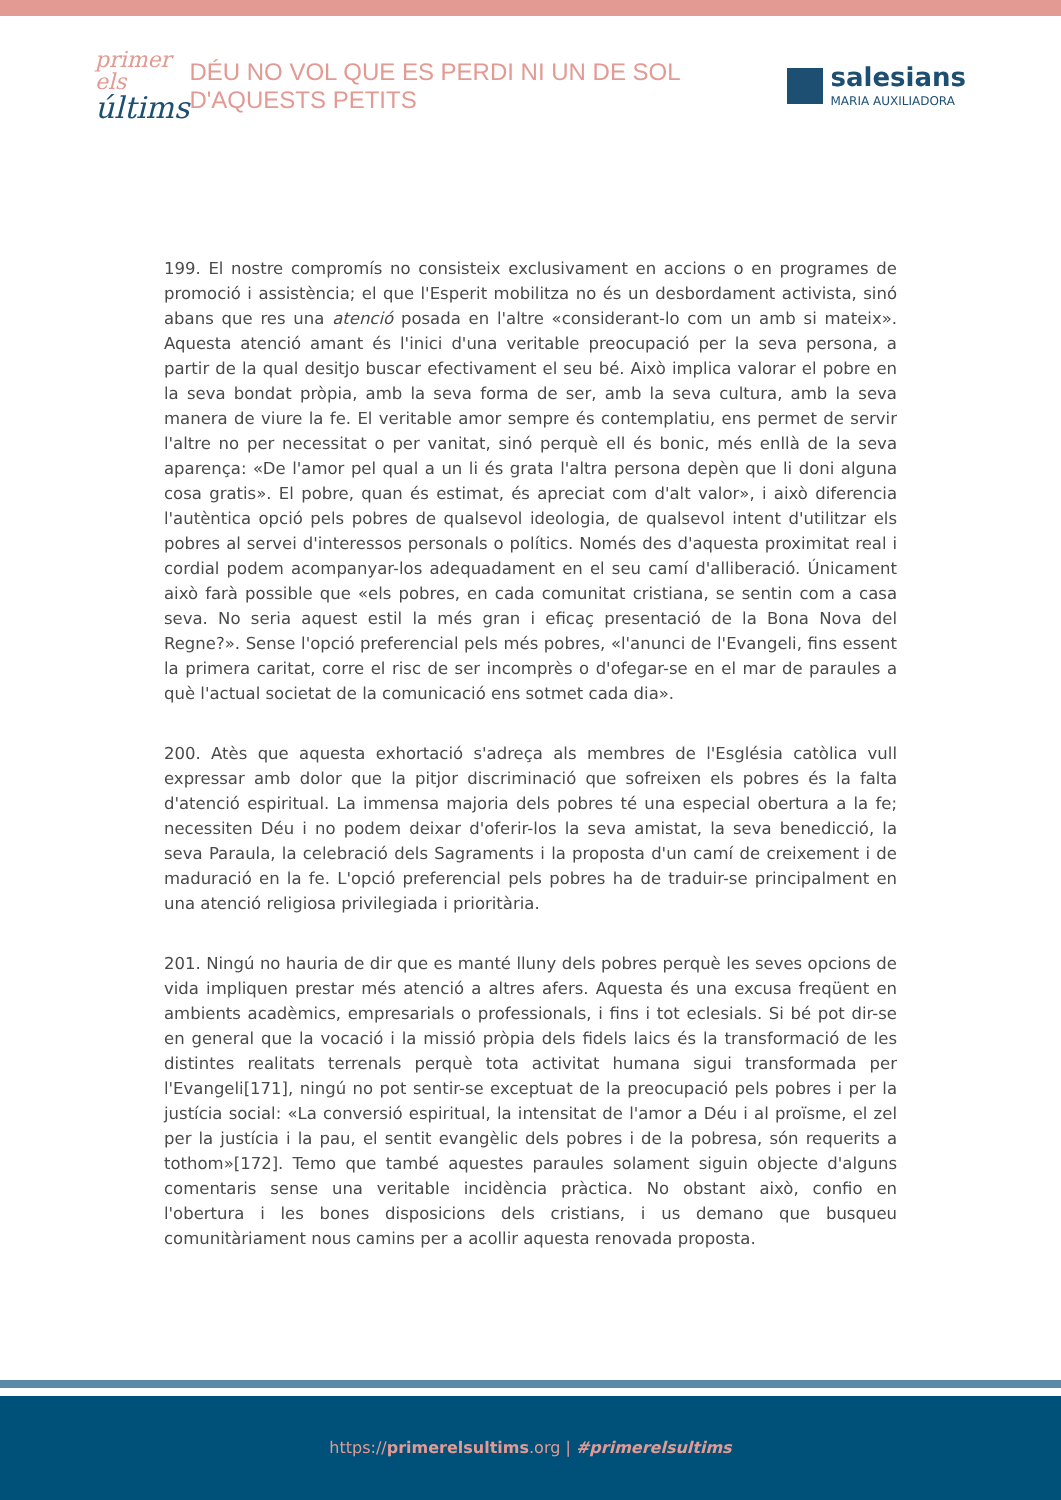primer els
últims
DÉU NO VOL QUE ES PERDI NI UN DE SOL D'AQUESTS PETITS
salesians
MARIA AUXILIADORA
199. El nostre compromís no consisteix exclusivament en accions o en programes de promoció i assistència; el que l'Esperit mobilitza no és un desbordament activista, sinó abans que res una atenció posada en l'altre «considerant-lo com un amb si mateix». Aquesta atenció amant és l'inici d'una veritable preocupació per la seva persona, a partir de la qual desitjo buscar efectivament el seu bé. Això implica valorar el pobre en la seva bondat pròpia, amb la seva forma de ser, amb la seva cultura, amb la seva manera de viure la fe. El veritable amor sempre és contemplatiu, ens permet de servir l'altre no per necessitat o per vanitat, sinó perquè ell és bonic, més enllà de la seva aparença: «De l'amor pel qual a un li és grata l'altra persona depèn que li doni alguna cosa gratis». El pobre, quan és estimat, és apreciat com d'alt valor», i això diferencia l'autèntica opció pels pobres de qualsevol ideologia, de qualsevol intent d'utilitzar els pobres al servei d'interessos personals o polítics. Només des d'aquesta proximitat real i cordial podem acompanyar-los adequadament en el seu camí d'alliberació. Únicament això farà possible que «els pobres, en cada comunitat cristiana, se sentin com a casa seva. No seria aquest estil la més gran i eficaç presentació de la Bona Nova del Regne?». Sense l'opció preferencial pels més pobres, «l'anunci de l'Evangeli, fins essent la primera caritat, corre el risc de ser incomprès o d'ofegar-se en el mar de paraules a què l'actual societat de la comunicació ens sotmet cada dia».
200. Atès que aquesta exhortació s'adreça als membres de l'Església catòlica vull expressar amb dolor que la pitjor discriminació que sofreixen els pobres és la falta d'atenció espiritual. La immensa majoria dels pobres té una especial obertura a la fe; necessiten Déu i no podem deixar d'oferir-los la seva amistat, la seva benedicció, la seva Paraula, la celebració dels Sagraments i la proposta d'un camí de creixement i de maduració en la fe. L'opció preferencial pels pobres ha de traduir-se principalment en una atenció religiosa privilegiada i prioritària.
201. Ningú no hauria de dir que es manté lluny dels pobres perquè les seves opcions de vida impliquen prestar més atenció a altres afers. Aquesta és una excusa freqüent en ambients acadèmics, empresarials o professionals, i fins i tot eclesials. Si bé pot dir-se en general que la vocació i la missió pròpia dels fidels laics és la transformació de les distintes realitats terrenals perquè tota activitat humana sigui transformada per l'Evangeli[171], ningú no pot sentir-se exceptuat de la preocupació pels pobres i per la justícia social: «La conversió espiritual, la intensitat de l'amor a Déu i al proïsme, el zel per la justícia i la pau, el sentit evangèlic dels pobres i de la pobresa, són requerits a tothom»[172]. Temo que també aquestes paraules solament siguin objecte d'alguns comentaris sense una veritable incidència pràctica. No obstant això, confio en l'obertura i les bones disposicions dels cristians, i us demano que busqueu comunitàriament nous camins per a acollir aquesta renovada proposta.
https://primerelsultims.org | #primerelsultims